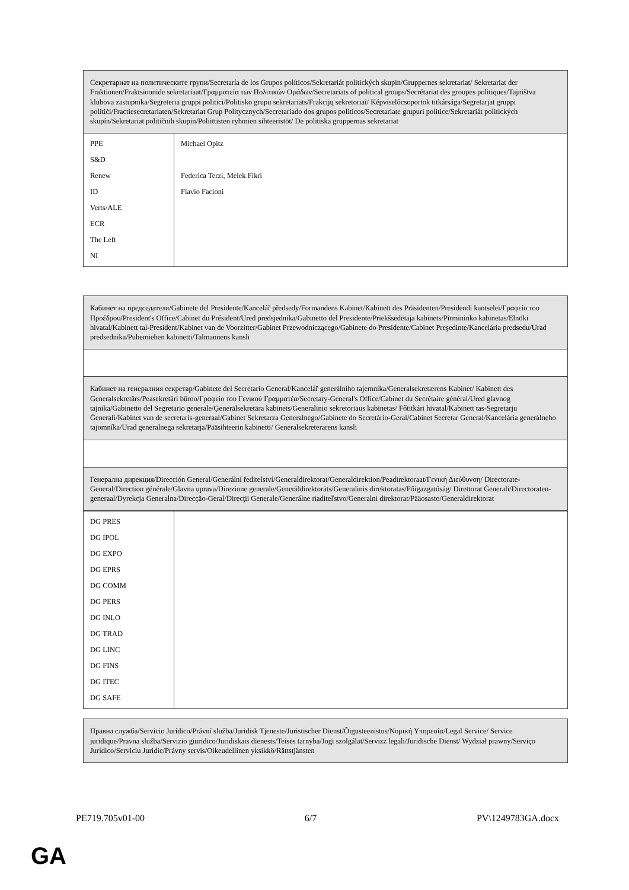| Секретариат на политическите групи/Secretaría de los Grupos políticos/Sekretariát politických skupin/Gruppernes sekretariat/ Sekretariat der Fraktionen/Fraktsioonide sekretariaat/Γραμματεία των Πολιτικών Ομάδων/Secretariats of political groups/Secrétariat des groupes politiques/Tajništva klubova zastupnika/Segreteria gruppi politici/Politisko grupu sekretariāts/Frakcijų sekretoriai/ Képviselőcsoportok titkársága/Segretarjat gruppi politiċi/Fractiesecretariaten/Sekretariat Grup Politycznych/Secretariado dos grupos políticos/Secretariate grupuri politice/Sekretariát politických skupín/Sekretariat političnih skupin/Poliittisten ryhmien sihteeristöt/ De politiska gruppernas sekretariat | |
| PPE S&D Renew ID Verts/ALE ECR The Left NI | Michael Opitz Federica Terzi, Melek Fikri Flavio Facioni |
| Кабинет на председателя/Gabinete del Presidente/Kancelář předsedy/Formandens Kabinet/Kabinett des Präsidenten/Presidendi kantselei/Γραφείο του Προέδρου/President's Office/Cabinet du Président/Ured predsjednika/Gabinetto del Presidente/Priekšsēdētāja kabinets/Pirmininko kabinetas/Elnöki hivatal/Kabinett tal-President/Kabinet van de Voorzitter/Gabinet Przewodniczącego/Gabinete do Presidente/Cabinet Preşedinte/Kancelária predsedu/Urad predsednika/Puhemiehen kabinetti/Talmannens kansli |
| Кабинет на генералния секретар/Gabinete del Secretario General/Kancelář generálního tajemníka/Generalsekretærens Kabinet/ Kabinett des Generalsekretärs/Peasekretäri büroo/Γραφείο του Γενικού Γραμματέα/Secretary-General's Office/Cabinet du Secrétaire général/Ured glavnog tajnika/Gabinetto del Segretario generale/Ģenerālsekretāra kabinets/Generalinio sekretoriaus kabinetas/ Főtitkári hivatal/Kabinett tas-Segretarju Ġenerali/Kabinet van de secretaris-generaal/Gabinet Sekretarza Generalnego/Gabinete do Secretário-Geral/Cabinet Secretar General/Kancelária generálneho tajomníka/Urad generalnega sekretarja/Pääsihteerin kabinetti/ Generalsekreterarens kansli |
| Генерална дирекция/Dirección General/Generální ředitelství/Generaldirektorat/Generaldirektion/Peadirektoraat/Γενική Διεύθυνση/ Directorate-General/Direction générale/Glavna uprava/Direzione generale/Ģenerāldirektorāts/Generalinis direktoratas/Főigazgatóság/ Direttorat Ġenerali/Directoraten-generaal/Dyrekcja Generalna/Direcção-Geral/Direcţii Generale/Generálne riaditeľstvo/Generalni direktorat/Pääosasto/Generaldirektorat |
| DG PRES DG IPOL DG EXPO DG EPRS DG COMM DG PERS DG INLO DG TRAD DG LINC DG FINS DG ITEC DG SAFE | |
| Правна служба/Servicio Jurídico/Právní služba/Juridisk Tjeneste/Juristischer Dienst/Õigusteenistus/Νομική Υπηρεσία/Legal Service/ Service juridique/Pravna služba/Servizio giuridico/Juridiskais dienests/Teisės tarnyba/Jogi szolgálat/Servizz legali/Juridische Dienst/ Wydział prawny/Serviço Jurídico/Serviciu Juridic/Právny servis/Oikeudellinen yksikkö/Rättstjänsten |
PE719.705v01-00 6/7 PV\1249783GA.docx
GA